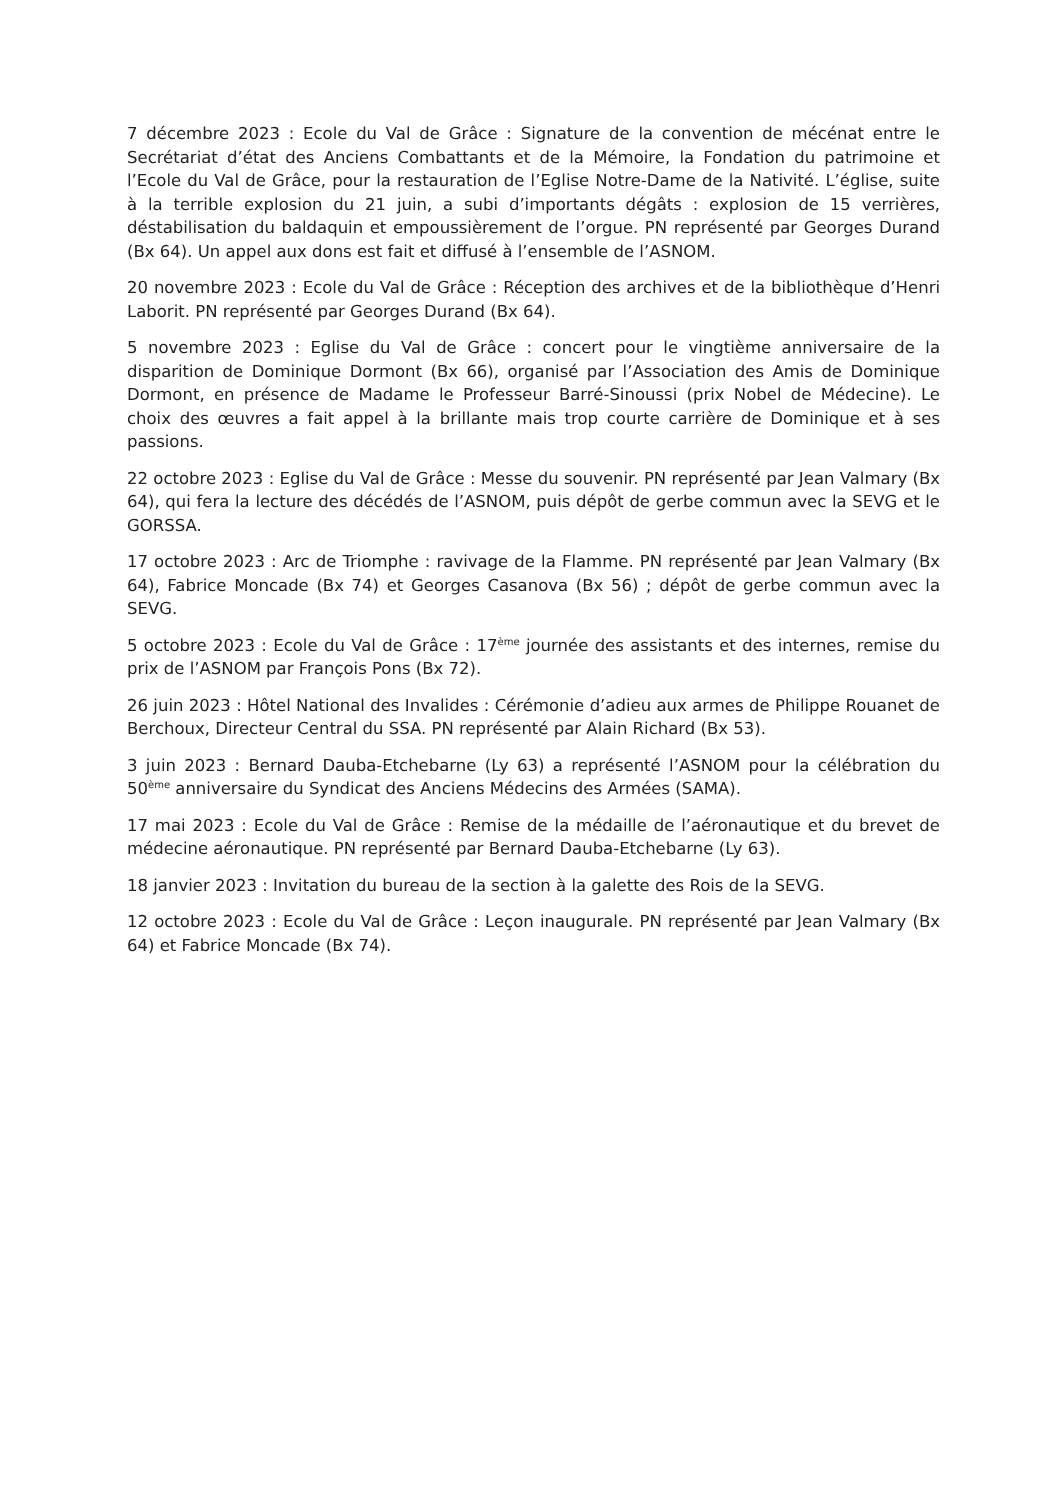7 décembre 2023 : Ecole du Val de Grâce : Signature de la convention de mécénat entre le Secrétariat d’état des Anciens Combattants et de la Mémoire, la Fondation du patrimoine et l’Ecole du Val de Grâce, pour la restauration de l’Eglise Notre-Dame de la Nativité. L’église, suite à la terrible explosion du 21 juin, a subi d’importants dégâts : explosion de 15 verrières, déstabilisation du baldaquin et empoussièrement de l’orgue. PN représenté par Georges Durand (Bx 64). Un appel aux dons est fait et diffusé à l’ensemble de l’ASNOM.
20 novembre 2023 : Ecole du Val de Grâce : Réception des archives et de la bibliothèque d’Henri Laborit. PN représenté par Georges Durand (Bx 64).
5 novembre 2023 : Eglise du Val de Grâce : concert pour le vingtième anniversaire de la disparition de Dominique Dormont (Bx 66), organisé par l’Association des Amis de Dominique Dormont, en présence de Madame le Professeur Barré-Sinoussi (prix Nobel de Médecine). Le choix des œuvres a fait appel à la brillante mais trop courte carrière de Dominique et à ses passions.
22 octobre 2023 : Eglise du Val de Grâce : Messe du souvenir. PN représenté par Jean Valmary (Bx 64), qui fera la lecture des décédés de l’ASNOM, puis dépôt de gerbe commun avec la SEVG et le GORSSA.
17 octobre 2023 : Arc de Triomphe : ravivage de la Flamme. PN représenté par Jean Valmary (Bx 64), Fabrice Moncade (Bx 74) et Georges Casanova (Bx 56) ; dépôt de gerbe commun avec la SEVG.
5 octobre 2023 : Ecole du Val de Grâce : 17<sup>ème</sup> journée des assistants et des internes, remise du prix de l’ASNOM par François Pons (Bx 72).
26 juin 2023 : Hôtel National des Invalides : Cérémonie d’adieu aux armes de Philippe Rouanet de Berchoux, Directeur Central du SSA. PN représenté par Alain Richard (Bx 53).
3 juin 2023 : Bernard Dauba-Etchebarne (Ly 63) a représenté l’ASNOM pour la célébration du 50<sup>ème</sup> anniversaire du Syndicat des Anciens Médecins des Armées (SAMA).
17 mai 2023 : Ecole du Val de Grâce : Remise de la médaille de l’aéronautique et du brevet de médecine aéronautique. PN représenté par Bernard Dauba-Etchebarne (Ly 63).
18 janvier 2023 : Invitation du bureau de la section à la galette des Rois de la SEVG.
12 octobre 2023 : Ecole du Val de Grâce : Leçon inaugurale. PN représenté par Jean Valmary (Bx 64) et Fabrice Moncade (Bx 74).